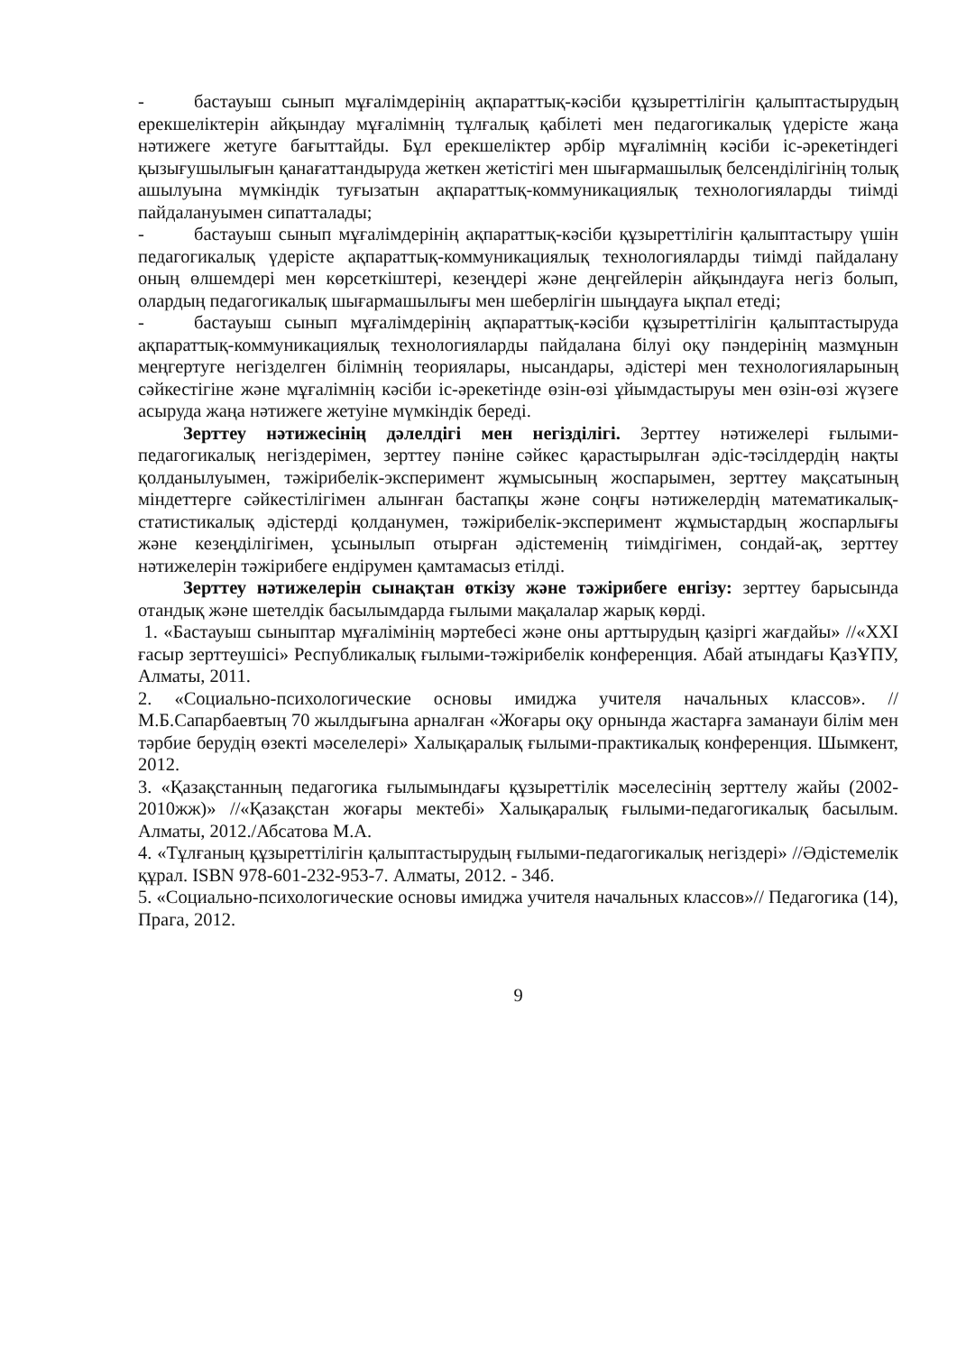- бастауыш сынып мұғалімдерінің ақпараттық-кәсіби құзыреттілігін қалыптастырудың ерекшеліктерін айқындау мұғалімнің тұлғалық қабілеті мен педагогикалық үдерісте жаңа нәтижеге жетуге бағыттайды. Бұл ерекшеліктер әрбір мұғалімнің кәсіби іс-әрекетіндегі қызығушылығын қанағаттандыруда жеткен жетістігі мен шығармашылық белсенділігінің толық ашылуына мүмкіндік туғызатын ақпараттық-коммуникациялық технологияларды тиімді пайдалануымен сипатталады;
- бастауыш сынып мұғалімдерінің ақпараттық-кәсіби құзыреттілігін қалыптастыру үшін педагогикалық үдерісте ақпараттық-коммуникациялық технологияларды тиімді пайдалану оның өлшемдері мен көрсеткіштері, кезеңдері және деңгейлерін айқындауға негіз болып, олардың педагогикалық шығармашылығы мен шеберлігін шыңдауға ықпал етеді;
- бастауыш сынып мұғалімдерінің ақпараттық-кәсіби құзыреттілігін қалыптастыруда ақпараттық-коммуникациялық технологияларды пайдалана білуі оқу пәндерінің мазмұнын меңгертуге негізделген білімнің теориялары, нысандары, әдістері мен технологияларының сәйкестігіне және мұғалімнің кәсіби іс-әрекетінде өзін-өзі ұйымдастыруы мен өзін-өзі жүзеге асыруда жаңа нәтижеге жетуіне мүмкіндік береді.
Зерттеу нәтижесінің дәлелдігі мен негізділігі. Зерттеу нәтижелері ғылыми-педагогикалық негіздерімен, зерттеу пәніне сәйкес қарастырылған әдіс-тәсілдердің нақты қолданылуымен, тәжірибелік-эксперимент жұмысының жоспарымен, зерттеу мақсатының міндеттерге сәйкестілігімен алынған бастапқы және соңғы нәтижелердің математикалық-статистикалық әдістерді қолданумен, тәжірибелік-эксперимент жұмыстардың жоспарлығы және кезеңділігімен, ұсынылып отырған әдістеменің тиімдігімен, сондай-ақ, зерттеу нәтижелерін тәжірибеге ендірумен қамтамасыз етілді.
Зерттеу нәтижелерін сынақтан өткізу және тәжірибеге енгізу: зерттеу барысында отандық және шетелдік басылымдарда ғылыми мақалалар жарық көрді.
1. «Бастауыш сыныптар мұғалімінің мәртебесі және оны арттырудың қазіргі жағдайы» //«XXI ғасыр зерттеушісі» Республикалық ғылыми-тәжірибелік конференция. Абай атындағы ҚазҰПУ, Алматы, 2011.
2. «Социально-психологические основы имиджа учителя начальных классов». //М.Б.Сапарбаевтың 70 жылдығына арналған «Жоғары оқу орнында жастарға заманауи білім мен тәрбие берудің өзекті мәселелері» Халықаралық ғылыми-практикалық конференция. Шымкент, 2012.
3. «Қазақстанның педагогика ғылымындағы құзыреттілік мәселесінің зерттелу жайы (2002-2010жж)» //«Қазақстан жоғары мектебі» Халықаралық ғылыми-педагогикалық басылым. Алматы, 2012./Абсатова М.А.
4. «Тұлғаның құзыреттілігін қалыптастырудың ғылыми-педагогикалық негіздері» //Әдістемелік құрал. ISBN 978-601-232-953-7. Алматы, 2012. - 34б.
5. «Социально-психологические основы имиджа учителя начальных классов»// Педагогика (14), Прага, 2012.
9